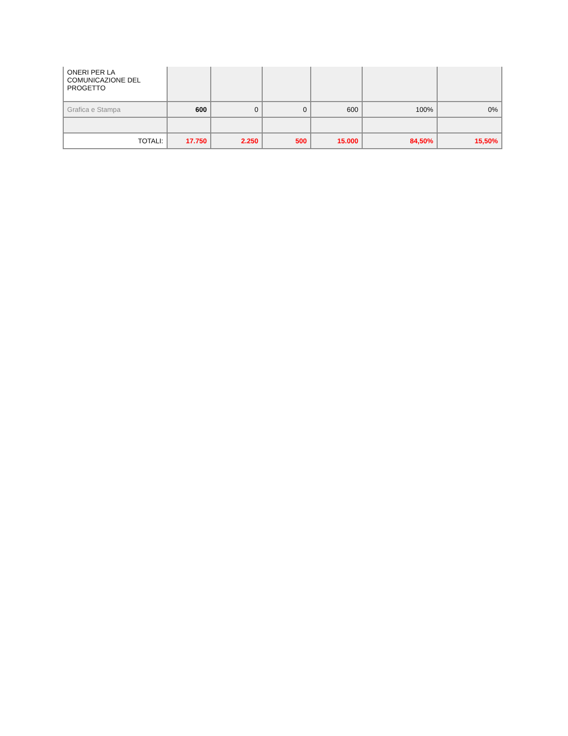| ONERI PER LA COMUNICAZIONE DEL PROGETTO | | | | | | |
| Grafica e Stampa | 600 | 0 | 0 | 600 | 100% | 0% |
| TOTALI: | 17.750 | 2.250 | 500 | 15.000 | 84,50% | 15,50% |